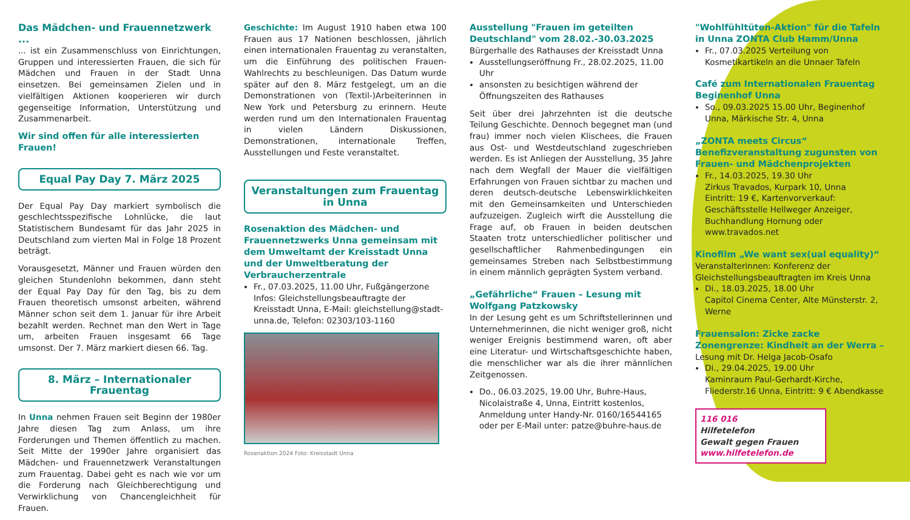Das Mädchen- und Frauennetzwerk ...
... ist ein Zusammenschluss von Einrichtungen, Gruppen und interessierten Frauen, die sich für Mädchen und Frauen in der Stadt Unna einsetzen. Bei gemeinsamen Zielen und in vielfältigen Aktionen kooperieren wir durch gegenseitige Information, Unterstützung und Zusammenarbeit.
Wir sind offen für alle interessierten Frauen!
Equal Pay Day 7. März 2025
Der Equal Pay Day markiert symbolisch die geschlechtsspezifische Lohnlücke, die laut Statistischem Bundesamt für das Jahr 2025 in Deutschland zum vierten Mal in Folge 18 Prozent beträgt.
Vorausgesetzt, Männer und Frauen würden den gleichen Stundenlohn bekommen, dann steht der Equal Pay Day für den Tag, bis zu dem Frauen theoretisch umsonst arbeiten, während Männer schon seit dem 1. Januar für ihre Arbeit bezahlt werden. Rechnet man den Wert in Tage um, arbeiten Frauen insgesamt 66 Tage umsonst. Der 7. März markiert diesen 66. Tag.
8. März – Internationaler Frauentag
In Unna nehmen Frauen seit Beginn der 1980er Jahre diesen Tag zum Anlass, um ihre Forderungen und Themen öffentlich zu machen. Seit Mitte der 1990er Jahre organisiert das Mädchen- und Frauennetzwerk Veranstaltungen zum Frauentag. Dabei geht es nach wie vor um die Forderung nach Gleichberechtigung und Verwirklichung von Chancengleichheit für Frauen.
Geschichte: Im August 1910 haben etwa 100 Frauen aus 17 Nationen beschlossen, jährlich einen internationalen Frauentag zu veranstalten, um die Einführung des politischen Frauen-Wahlrechts zu beschleunigen. Das Datum wurde später auf den 8. März festgelegt, um an die Demonstrationen von (Textil-)Arbeiterinnen in New York und Petersburg zu erinnern. Heute werden rund um den Internationalen Frauentag in vielen Ländern Diskussionen, Demonstrationen, internationale Treffen, Ausstellungen und Feste veranstaltet.
Veranstaltungen zum Frauentag in Unna
Rosenaktion des Mädchen- und Frauennetzwerks Unna gemeinsam mit dem Umweltamt der Kreisstadt Unna und der Umweltberatung der Verbraucherzentrale
Fr., 07.03.2025, 11.00 Uhr, Fußgängerzone
Infos: Gleichstellungsbeauftragte der Kreisstadt Unna, E-Mail: gleichstellung@stadt-unna.de, Telefon: 02303/103-1160
Rosenaktion 2024 Foto: Kreisstadt Unna
Ausstellung "Frauen im geteilten Deutschland" vom 28.02.-30.03.2025
Bürgerhalle des Rathauses der Kreisstadt Unna
Ausstellungseröffnung Fr., 28.02.2025, 11.00 Uhr
ansonsten zu besichtigen während der Öffnungszeiten des Rathauses
Seit über drei Jahrzehnten ist die deutsche Teilung Geschichte. Dennoch begegnet man (und frau) immer noch vielen Klischees, die Frauen aus Ost- und Westdeutschland zugeschrieben werden. Es ist Anliegen der Ausstellung, 35 Jahre nach dem Wegfall der Mauer die vielfältigen Erfahrungen von Frauen sichtbar zu machen und deren deutsch-deutsche Lebenswirklichkeiten mit den Gemeinsamkeiten und Unterschieden aufzuzeigen. Zugleich wirft die Ausstellung die Frage auf, ob Frauen in beiden deutschen Staaten trotz unterschiedlicher politischer und gesellschaftlicher Rahmenbedingungen ein gemeinsames Streben nach Selbstbestimmung in einem männlich geprägten System verband.
„Gefährliche“ Frauen – Lesung mit Wolfgang Patzkowsky
In der Lesung geht es um Schriftstellerinnen und Unternehmerinnen, die nicht weniger groß, nicht weniger Ereignis bestimmend waren, oft aber eine Literatur- und Wirtschaftsgeschichte haben, die menschlicher war als die ihrer männlichen Zeitgenossen.
Do., 06.03.2025, 19.00 Uhr, Buhre-Haus, Nicolaistraße 4, Unna, Eintritt kostenlos, Anmeldung unter Handy-Nr. 0160/16544165 oder per E-Mail unter: patze@buhre-haus.de
"Wohlfühltüten-Aktion" für die Tafeln in Unna ZONTA Club Hamm/Unna
Fr., 07.03.2025 Verteilung von Kosmetikartikeln an die Unnaer Tafeln
Café zum Internationalen Frauentag Beginenhof Unna
So., 09.03.2025 15.00 Uhr, Beginenhof Unna, Märkische Str. 4, Unna
„ZONTA meets Circus“ Benefizveranstaltung zugunsten von Frauen- und Mädchenprojekten
Fr., 14.03.2025, 19.30 Uhr
Zirkus Travados, Kurpark 10, Unna
Eintritt: 19 €, Kartenvorverkauf: Geschäftsstelle Hellweger Anzeiger, Buchhandlung Hornung oder www.travados.net
Kinofilm „We want sex(ual equality)“
Veranstalterinnen: Konferenz der Gleichstellungsbeauftragten im Kreis Unna
Di., 18.03.2025, 18.00 Uhr
Capitol Cinema Center, Alte Münsterstr. 2, Werne
Frauensalon: Zicke zacke Zonengrenze: Kindheit an der Werra –
Lesung mit Dr. Helga Jacob-Osafo
Di., 29.04.2025, 19.00 Uhr
Kaminraum Paul-Gerhardt-Kirche, Fliederstr.16 Unna, Eintritt: 9 € Abendkasse
116 016
Hilfetelefon
Gewalt gegen Frauen
www.hilfetelefon.de